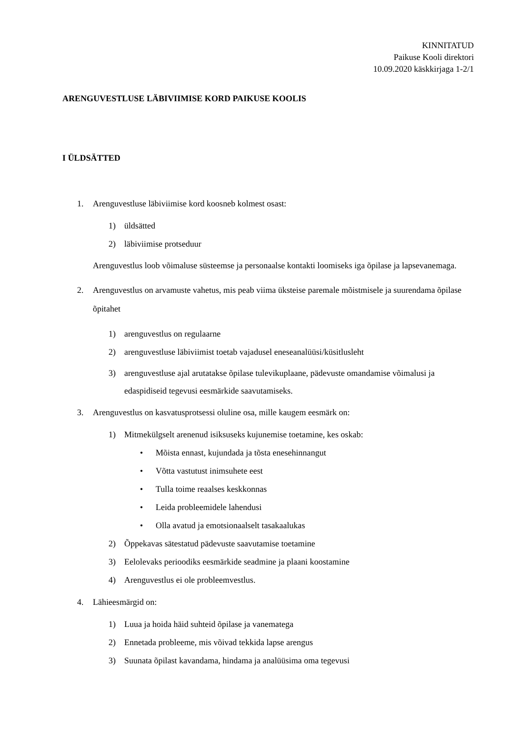KINNITATUD
Paikuse Kooli direktori
10.09.2020 käskkirjaga 1-2/1
ARENGUVESTLUSE LÄBIVIIMISE KORD PAIKUSE KOOLIS
I ÜLDSÄTTED
1. Arenguvestluse läbiviimise kord koosneb kolmest osast:
1) üldsätted
2) läbiviimise protseduur
Arenguvestlus loob võimaluse süsteemse ja personaalse kontakti loomiseks iga õpilase ja lapsevanemaga.
2. Arenguvestlus on arvamuste vahetus, mis peab viima üksteise paremale mõistmisele ja suurendama õpilase õpitahet
1) arenguvestlus on regulaarne
2) arenguvestluse läbiviimist toetab vajadusel eneseanalüüsi/küsitlusleht
3) arenguvestluse ajal arutatakse õpilase tulevikuplaane, pädevuste omandamise võimalusi ja edaspidiseid tegevusi eesmärkide saavutamiseks.
3. Arenguvestlus on kasvatusprotsessi oluline osa, mille kaugem eesmärk on:
1) Mitmekülgselt arenenud isiksuseks kujunemise toetamine, kes oskab:
• Mõista ennast, kujundada ja tõsta enesehinnangut
• Võtta vastutust inimsuhete eest
• Tulla toime reaalses keskkonnas
• Leida probleemidele lahendusi
• Olla avatud ja emotsionaalselt tasakaalukas
2) Õppekavas sätestatud pädevuste saavutamise toetamine
3) Eelolevaks perioodiks eesmärkide seadmine ja plaani koostamine
4) Arenguvestlus ei ole probleemvestlus.
4. Lähieesmärgid on:
1) Luua ja hoida häid suhteid õpilase ja vanematega
2) Ennetada probleeme, mis võivad tekkida lapse arengus
3) Suunata õpilast kavandama, hindama ja analüüsima oma tegevusi